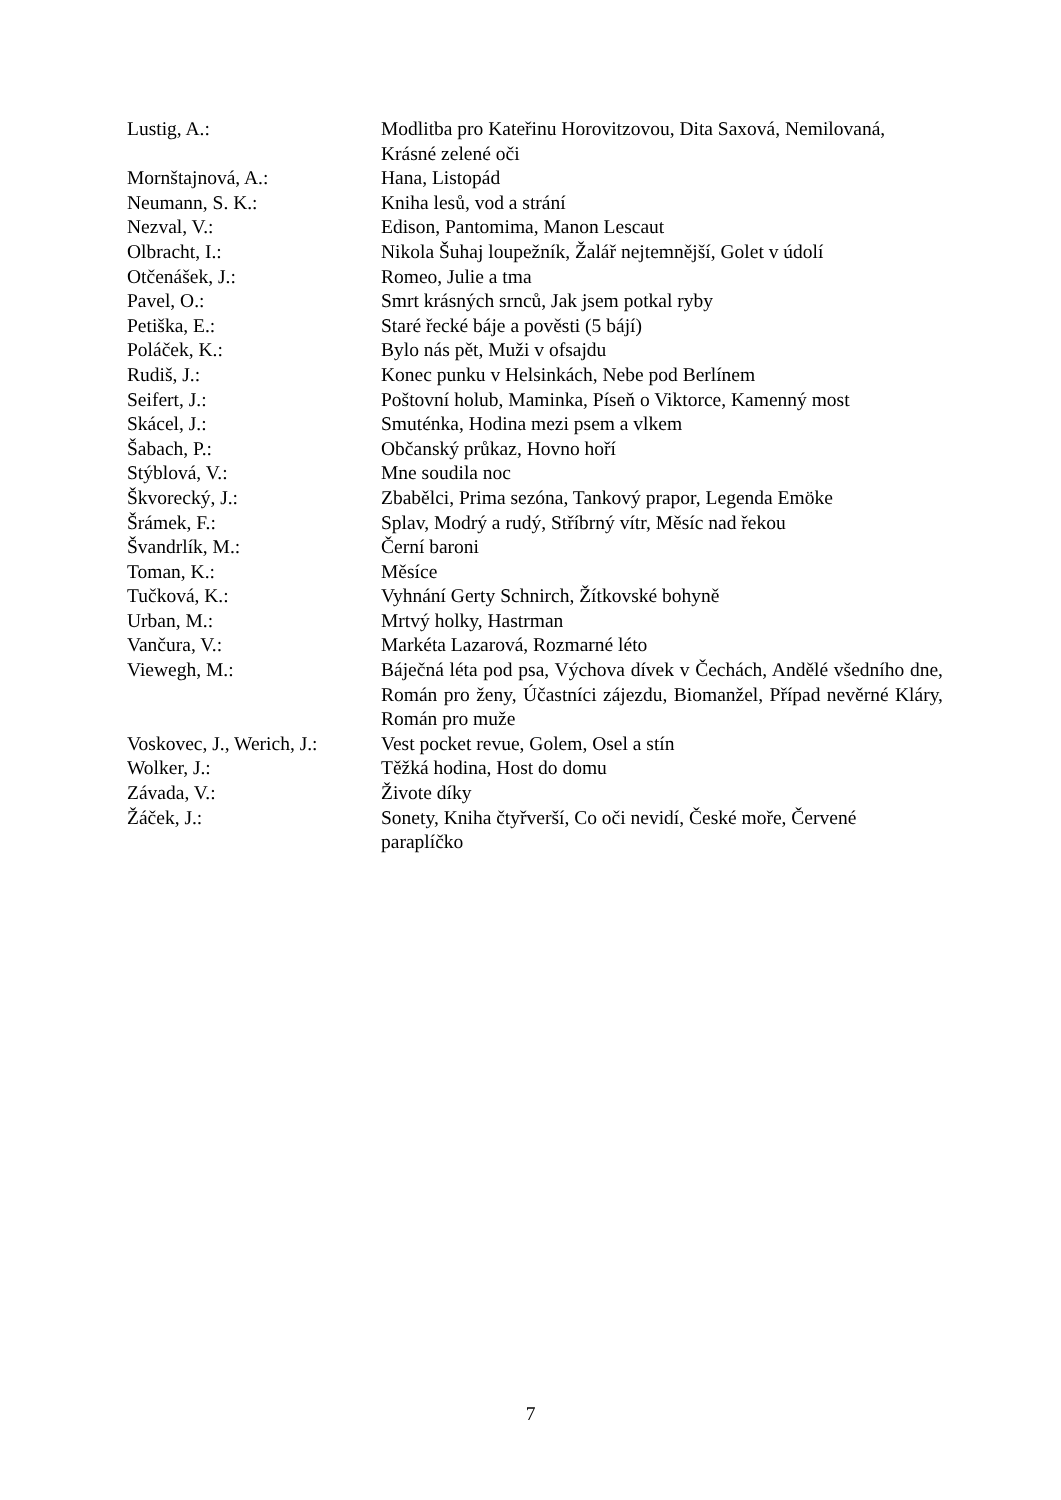| Lustig, A.: | Modlitba pro Kateřinu Horovitzovou, Dita Saxová, Nemilovaná, Krásné zelené oči |
| Mornštajnová, A.: | Hana, Listopád |
| Neumann, S. K.: | Kniha lesů, vod a strání |
| Nezval, V.: | Edison, Pantomima, Manon Lescaut |
| Olbracht, I.: | Nikola Šuhaj loupežník, Žalář nejtemnější, Golet v údolí |
| Otčenášek, J.: | Romeo, Julie a tma |
| Pavel, O.: | Smrt krásných srnců, Jak jsem potkal ryby |
| Petiška, E.: | Staré řecké báje a pověsti (5 bájí) |
| Poláček, K.: | Bylo nás pět, Muži v ofsajdu |
| Rudiš, J.: | Konec punku v Helsinkách, Nebe pod Berlínem |
| Seifert, J.: | Poštovní holub, Maminka, Píseň o Viktorce, Kamenný most |
| Skácel, J.: | Smuténka, Hodina mezi psem a vlkem |
| Šabach, P.: | Občanský průkaz, Hovno hoří |
| Stýblová, V.: | Mne soudila noc |
| Škvorecký, J.: | Zbabělci, Prima sezóna, Tankový prapor, Legenda Emöke |
| Šrámek, F.: | Splav, Modrý a rudý, Stříbrný vítr, Měsíc nad řekou |
| Švandrlík, M.: | Černí baroni |
| Toman, K.: | Měsíce |
| Tučková, K.: | Vyhnání Gerty Schnirch, Žítkovské bohyně |
| Urban, M.: | Mrtvý holky, Hastrman |
| Vančura, V.: | Markéta Lazarová, Rozmarné léto |
| Viewegh, M.: | Báječná léta pod psa, Výchova dívek v Čechách, Andělé všedního dne, Román pro ženy, Účastníci zájezdu, Biomanžel, Případ nevěrné Kláry, Román pro muže |
| Voskovec, J., Werich, J.: | Vest pocket revue, Golem, Osel a stín |
| Wolker, J.: | Těžká hodina, Host do domu |
| Závada, V.: | Živote díky |
| Žáček, J.: | Sonety, Kniha čtyřverší, Co oči nevidí, České moře, Červené paraplíčko |
7